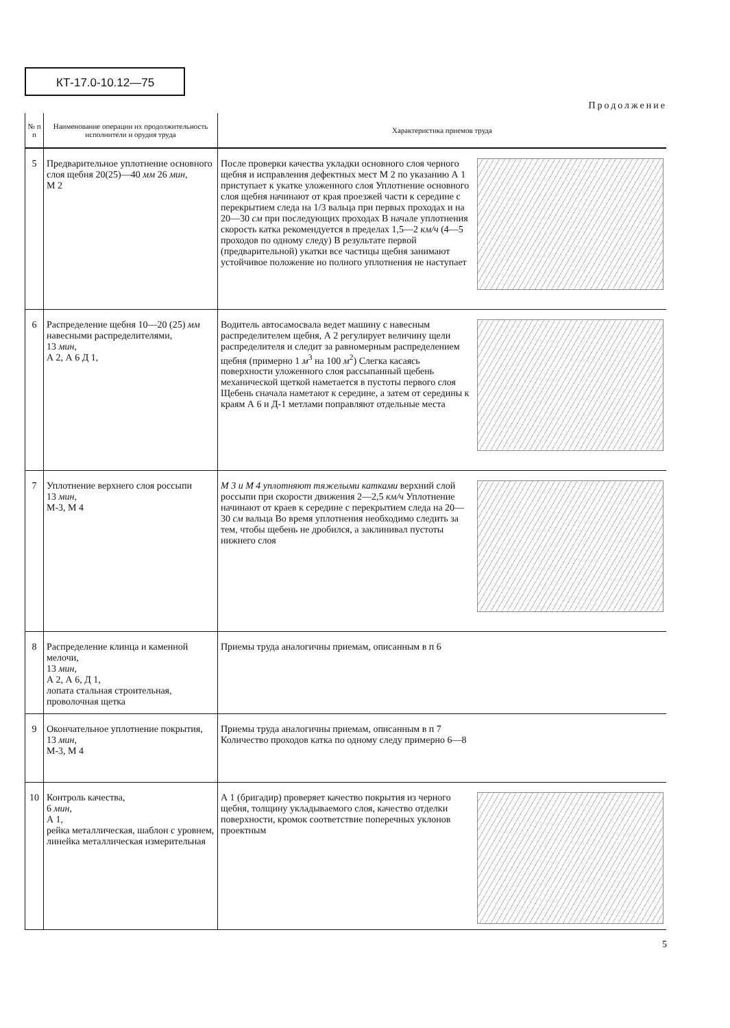КТ-17.0-10.12—75
Продолжение
| № п п | Наименование операции их продолжительность исполнители и орудия труда | Характеристика приемов труда |
| --- | --- | --- |
| 5 | Предварительное уплотнение основного слоя щебня 20(25)—40 мм 26 мин , М 2 | После проверки качества укладки основного слоя черного щебня и исправления дефектных мест М 2 по указанию А 1 приступает к укатке уложенного слоя Уплотнение основного слоя щебня начинают от края проезжей части к середине с перекрытием следа на 1/3 вальца при первых проходах и на 20—30 см при последующих проходах В начале уплотнения скорость катка рекомендуется в пределах 1,5—2 км/ч (4—5 проходов по одному следу) В результате первой (предварительной) укатки все частицы щебня занимают устойчивое положение но полного уплотнения не наступает |
| 6 | Распределение щебня 10—20 (25) мм навесными распределителями, 13 мин , А 2, А 6 Д 1, | Водитель автосамосвала ведет машину с навесным распределителем щебня, А 2 регулирует величину щели распределителя и следит за равномерным распределением щебня (примерно 1 м<sup>3</sup> на 100 м<sup>2</sup>) Слегка касаясь поверхности уложенного слоя рассыпанный щебень механической щеткой наметается в пустоты первого слоя Щебень сначала наметают к середине, а затем от середины к краям А 6 и Д-1 метлами поправляют отдельные места |
| 7 | Уплотнение верхнего слоя россыпи 13 мин , М-3, М 4 | М 3 и М 4 уплотняют тяжелыми катками верхний слой россыпи при скорости движения 2—2,5 км/ч Уплотнение начинают от краев к середине с перекрытием следа на 20—30 см вальца Во время уплотнения необходимо следить за тем, чтобы щебень не дробился, а заклинивал пустоты нижнего слоя |
| 8 | Распределение клинца и каменной мелочи, 13 мин , А 2, А 6, Д 1, лопата стальная строительная, проволочная щетка | Приемы труда аналогичны приемам, описанным в п 6 |
| 9 | Окончательное уплотнение покрытия, 13 мин , М-3, М 4 | Приемы труда аналогичны приемам, описанным в п 7 Количество проходов катка по одному следу примерно 6—8 |
| 10 | Контроль качества, 6 мин , А 1, рейка металлическая, шаблон с уровнем, линейка металлическая измерительная | А 1 (бригадир) проверяет качество покрытия из черного щебня, толщину укладываемого слоя, качество отделки поверхности, кромок соответствие поперечных уклонов проектным |
5